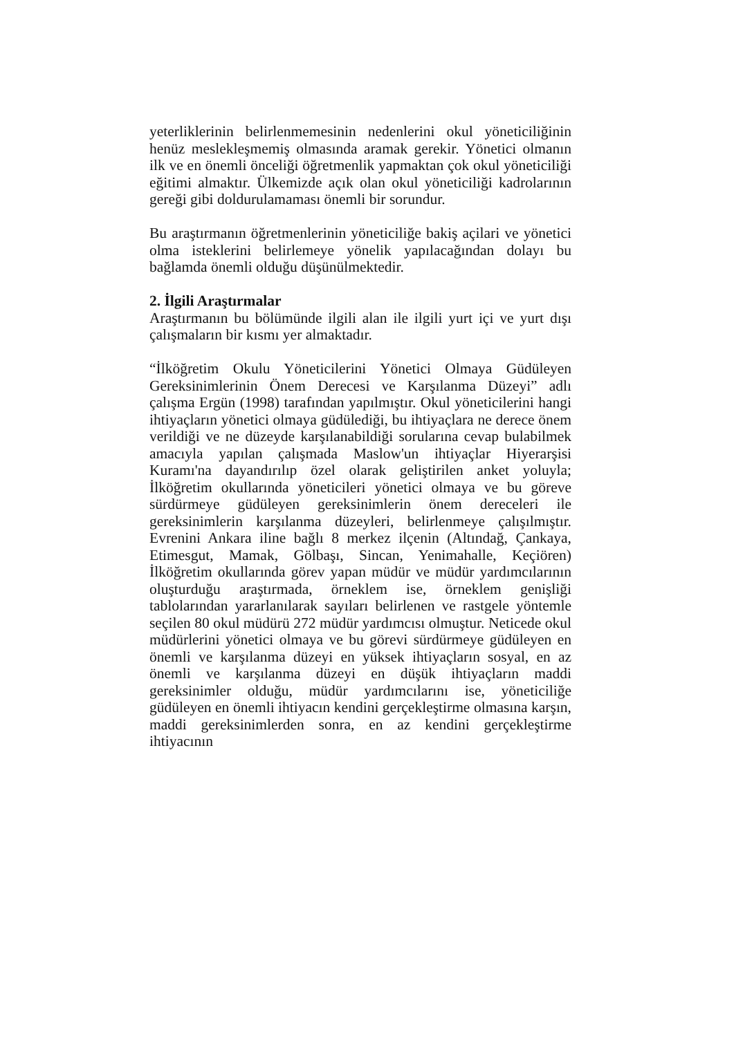yeterliklerinin belirlenmemesinin nedenlerini okul yöneticiliğinin henüz meslekleşmemiş olmasında aramak gerekir. Yönetici olmanın ilk ve en önemli önceliği öğretmenlik yapmaktan çok okul yöneticiliği eğitimi almaktır. Ülkemizde açık olan okul yöneticiliği kadrolarının gereği gibi doldurulamaması önemli bir sorundur.
Bu araştırmanın öğretmenlerinin yöneticiliğe bakiş açilari ve yönetici olma isteklerini belirlemeye yönelik yapılacağından dolayı bu bağlamda önemli olduğu düşünülmektedir.
2. İlgili Araştırmalar
Araştırmanın bu bölümünde ilgili alan ile ilgili yurt içi ve yurt dışı çalışmaların bir kısmı yer almaktadır.
“İlköğretim Okulu Yöneticilerini Yönetici Olmaya Güdüleyen Gereksinimlerinin Önem Derecesi ve Karşılanma Düzeyi” adlı çalışma Ergün (1998) tarafından yapılmıştır. Okul yöneticilerini hangi ihtiyaçların yönetici olmaya güdülediği, bu ihtiyaçlara ne derece önem verildiği ve ne düzeyde karşılanabildiği sorularına cevap bulabilmek amacıyla yapılan çalışmada Maslow'un ihtiyaçlar Hiyerarşisi Kuramı'na dayandırılıp özel olarak geliştirilen anket yoluyla; İlköğretim okullarında yöneticileri yönetici olmaya ve bu göreve sürdürmeye güdüleyen gereksinimlerin önem dereceleri ile gereksinimlerin karşılanma düzeyleri, belirlenmeye çalışılmıştır. Evrenini Ankara iline bağlı 8 merkez ilçenin (Altındağ, Çankaya, Etimesgut, Mamak, Gölbaşı, Sincan, Yenimahalle, Keçiören) İlköğretim okullarında görev yapan müdür ve müdür yardımcılarının oluşturduğu araştırmada, örneklem ise, örneklem genişliği tablolarından yararlanılarak sayıları belirlenen ve rastgele yöntemle seçilen 80 okul müdürü 272 müdür yardımcısı olmuştur. Neticede okul müdürlerini yönetici olmaya ve bu görevi sürdürmeye güdüleyen en önemli ve karşılanma düzeyi en yüksek ihtiyaçların sosyal, en az önemli ve karşılanma düzeyi en düşük ihtiyaçların maddi gereksinimler olduğu, müdür yardımcılarını ise, yöneticiliğe güdüleyen en önemli ihtiyacın kendini gerçekleştirme olmasına karşın, maddi gereksinimlerden sonra, en az kendini gerçekleştirme ihtiyacının